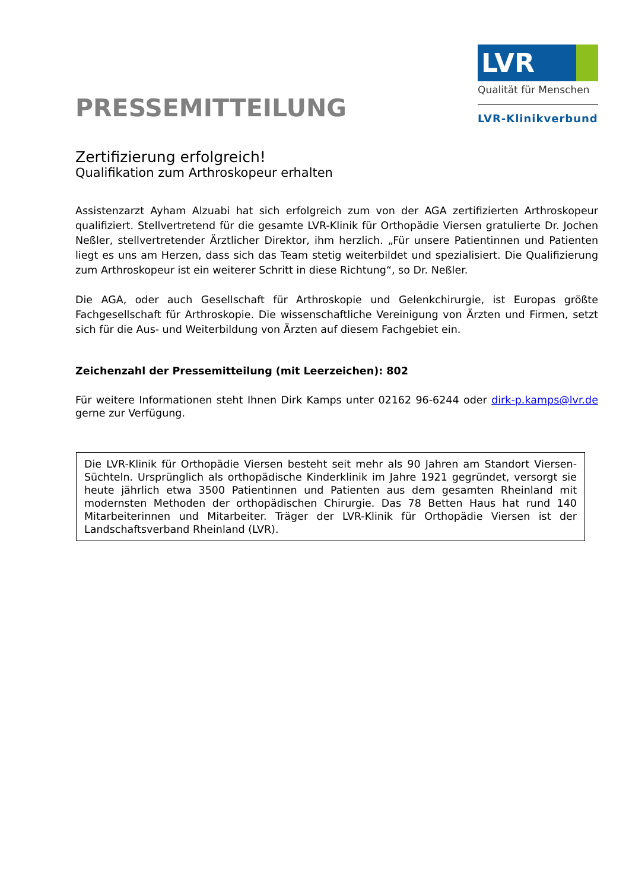PRESSEMITTEILUNG
LVR
Qualität für Menschen
LVR-Klinikverbund
Zertifizierung erfolgreich!
Qualifikation zum Arthroskopeur erhalten
Assistenzarzt Ayham Alzuabi hat sich erfolgreich zum von der AGA zertifizierten Arthroskopeur qualifiziert. Stellvertretend für die gesamte LVR-Klinik für Orthopädie Viersen gratulierte Dr. Jochen Neßler, stellvertretender Ärztlicher Direktor, ihm herzlich. „Für unsere Patientinnen und Patienten liegt es uns am Herzen, dass sich das Team stetig weiterbildet und spezialisiert. Die Qualifizierung zum Arthroskopeur ist ein weiterer Schritt in diese Richtung“, so Dr. Neßler.
Die AGA, oder auch Gesellschaft für Arthroskopie und Gelenkchirurgie, ist Europas größte Fachgesellschaft für Arthroskopie. Die wissenschaftliche Vereinigung von Ärzten und Firmen, setzt sich für die Aus- und Weiterbildung von Ärzten auf diesem Fachgebiet ein.
Zeichenzahl der Pressemitteilung (mit Leerzeichen): 802
Für weitere Informationen steht Ihnen Dirk Kamps unter 02162 96-6244 oder dirk-p.kamps@lvr.de gerne zur Verfügung.
Die LVR-Klinik für Orthopädie Viersen besteht seit mehr als 90 Jahren am Standort Viersen-Süchteln. Ursprünglich als orthopädische Kinderklinik im Jahre 1921 gegründet, versorgt sie heute jährlich etwa 3500 Patientinnen und Patienten aus dem gesamten Rheinland mit modernsten Methoden der orthopädischen Chirurgie. Das 78 Betten Haus hat rund 140 Mitarbeiterinnen und Mitarbeiter. Träger der LVR-Klinik für Orthopädie Viersen ist der Landschaftsverband Rheinland (LVR).